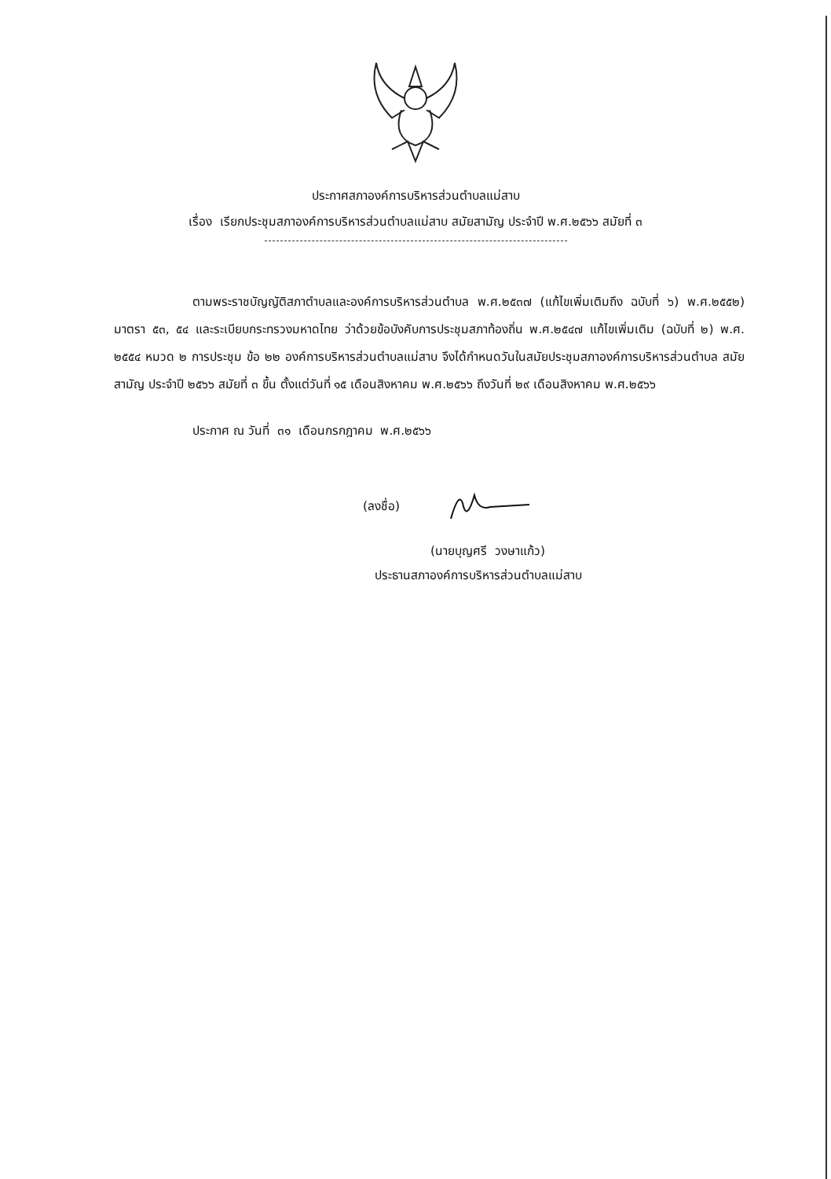ประกาศสภาองค์การบริหารส่วนตำบลแม่สาบ
เรื่อง เรียกประชุมสภาองค์การบริหารส่วนตำบลแม่สาบ สมัยสามัญ ประจำปี พ.ศ.๒๕๖๖ สมัยที่ ๓
ตามพระราชบัญญัติสภาตำบลและองค์การบริหารส่วนตำบล พ.ศ.๒๕๓๗ (แก้ไขเพิ่มเติมถึง ฉบับที่ ๖) พ.ศ.๒๕๕๒) มาตรา ๕๓, ๕๔ และระเบียบกระทรวงมหาดไทย ว่าด้วยข้อบังคับการประชุมสภาท้องถิ่น พ.ศ.๒๕๔๗ แก้ไขเพิ่มเติม (ฉบับที่ ๒) พ.ศ. ๒๕๕๔ หมวด ๒ การประชุม ข้อ ๒๒ องค์การบริหารส่วนตำบลแม่สาบ จึงได้กำหนดวันในสมัยประชุมสภาองค์การบริหารส่วนตำบล สมัยสามัญ ประจำปี ๒๕๖๖ สมัยที่ ๓ ขึ้น ตั้งแต่วันที่ ๑๕ เดือนสิงหาคม พ.ศ.๒๕๖๖ ถึงวันที่ ๒๙ เดือนสิงหาคม พ.ศ.๒๕๖๖
ประกาศ ณ วันที่ ๓๑ เดือนกรกฎาคม พ.ศ.๒๕๖๖
(ลงชื่อ)
(นายบุญศรี วงษาแก้ว)
ประธานสภาองค์การบริหารส่วนตำบลแม่สาบ